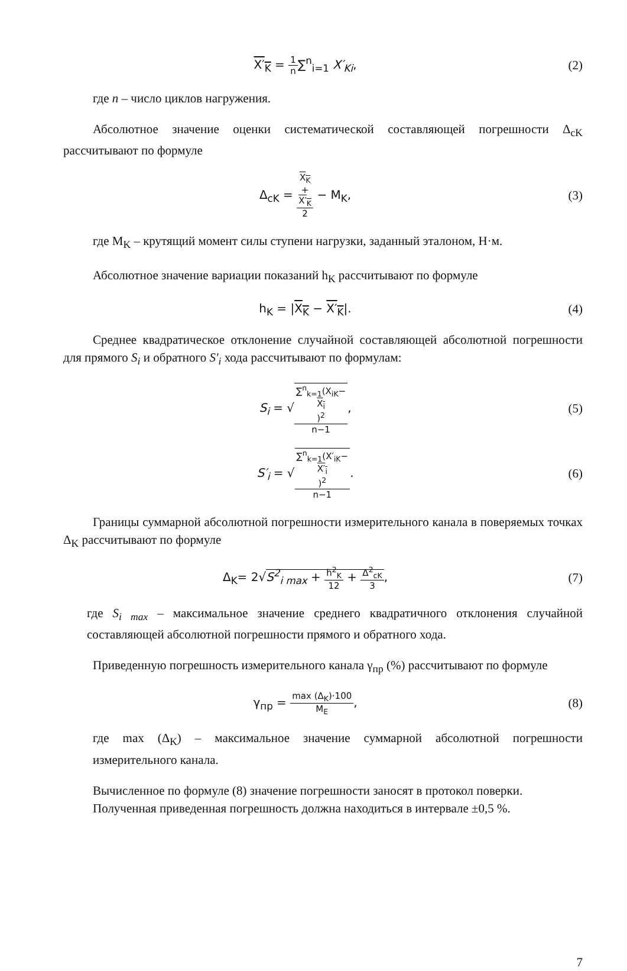X′<sub>K</sub> = 1 n∑<sup>n</sup><sub>i=1</sub> X′<sub>Ki</sub>, (2)
где n – число циклов нагружения.
Абсолютное значение оценки систематической составляющей погрешности Δ<sub>cK</sub> рассчитывают по формуле
Δ<sub>cK</sub> = X<sub>K</sub>
+
X′<sub>K</sub> 2 − M<sub>K</sub>,
(3)
где M<sub>K</sub> – крутящий момент силы ступени нагрузки, заданный эталоном, Н·м.
Абсолютное значение вариации показаний h<sub>K</sub> рассчитывают по формуле
h<sub>K</sub> = |X<sub>K</sub> − X′<sub>K</sub>|. (4)
Среднее квадратическое отклонение случайной составляющей абсолютной погрешности для прямого S<sub>i</sub> и обратного S′<sub>i</sub> хода рассчитывают по формулам:
S<sub>i</sub> = √∑<sup>n</sup><sub>k=1</sub>(X<sub>iK</sub>−
X<sub>i</sub>)<sup>2</sup> n−1,
(5)
S′<sub>i</sub> = √∑<sup>n</sup><sub>k=1</sub>(X′<sub>iK</sub>−
X′<sub>i</sub>)<sup>2</sup> n−1.
(6)
Границы суммарной абсолютной погрешности измерительного канала в поверяемых точках Δ<sub>K</sub> рассчитывают по формуле
Δ<sub>K</sub>= 2√S<sup>2</sup><sub>i max</sub> + h<sup>2</sup><sub>K</sub> 12 + Δ<sup>2</sup><sub>cK</sub> 3,
(7)
где S<sub>i max</sub> – максимальное значение среднего квадратичного отклонения случайной составляющей абсолютной погрешности прямого и обратного хода.
Приведенную погрешность измерительного канала γ<sub>пр</sub> (%) рассчитывают по формуле
γ<sub>пр</sub> = max (Δ<sub>K</sub>)·100 M<sub>E</sub>, (8)
где max (Δ<sub>K</sub>) – максимальное значение суммарной абсолютной погрешности измерительного канала.
Вычисленное по формуле (8) значение погрешности заносят в протокол поверки.
Полученная приведенная погрешность должна находиться в интервале ±0,5 %.
7